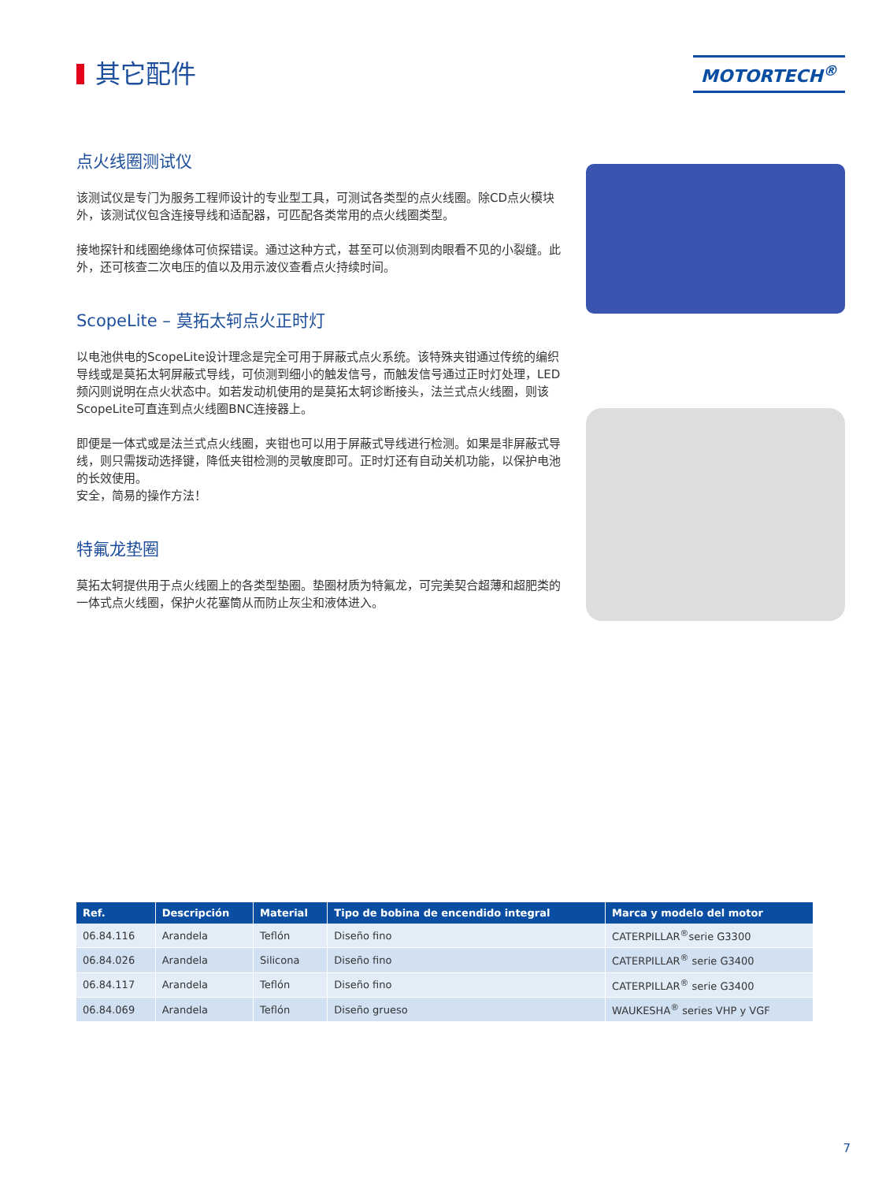其它配件
MOTORTECH<sup>®</sup>
点火线圈测试仪
该测试仪是专门为服务工程师设计的专业型工具，可测试各类型的点火线圈。除CD点火模块外，该测试仪包含连接导线和适配器，可匹配各类常用的点火线圈类型。
接地探针和线圈绝缘体可侦探错误。通过这种方式，甚至可以侦测到肉眼看不见的小裂缝。此外，还可核查二次电压的值以及用示波仪查看点火持续时间。
ScopeLite – 莫拓太轲点火正时灯
以电池供电的ScopeLite设计理念是完全可用于屏蔽式点火系统。该特殊夹钳通过传统的编织导线或是莫拓太轲屏蔽式导线，可侦测到细小的触发信号，而触发信号通过正时灯处理，LED频闪则说明在点火状态中。如若发动机使用的是莫拓太轲诊断接头，法兰式点火线圈，则该ScopeLite可直连到点火线圈BNC连接器上。
即便是一体式或是法兰式点火线圈，夹钳也可以用于屏蔽式导线进行检测。如果是非屏蔽式导线，则只需拨动选择键，降低夹钳检测的灵敏度即可。正时灯还有自动关机功能，以保护电池的长效使用。
安全，简易的操作方法！
特氟龙垫圈
莫拓太轲提供用于点火线圈上的各类型垫圈。垫圈材质为特氟龙，可完美契合超薄和超肥类的一体式点火线圈，保护火花塞筒从而防止灰尘和液体进入。
| Ref. | Descripción | Material | Tipo de bobina de encendido integral | Marca y modelo del motor |
| --- | --- | --- | --- | --- |
| 06.84.116 | Arandela | Teflón | Diseño fino | CATERPILLAR<sup>®</sup>serie G3300 |
| 06.84.026 | Arandela | Silicona | Diseño fino | CATERPILLAR<sup>®</sup> serie G3400 |
| 06.84.117 | Arandela | Teflón | Diseño fino | CATERPILLAR<sup>®</sup> serie G3400 |
| 06.84.069 | Arandela | Teflón | Diseño grueso | WAUKESHA<sup>®</sup> series VHP y VGF |
7